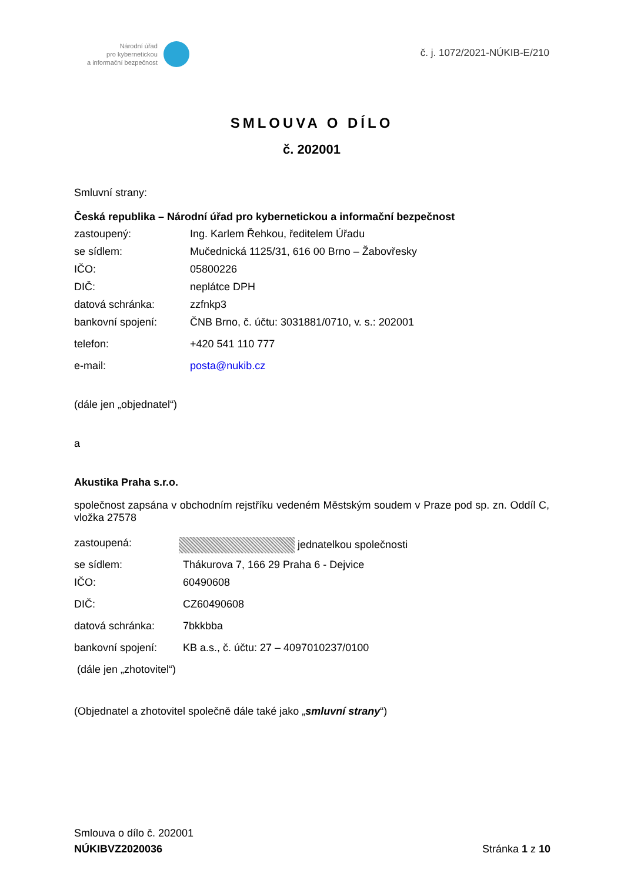Národní úřad
pro kybernetickou
a informační bezpečnost
č. j. 1072/2021-NÚKIB-E/210
SMLOUVA O DÍLO
č. 202001
Smluvní strany:
Česká republika – Národní úřad pro kybernetickou a informační bezpečnost
zastoupený: Ing. Karlem Řehkou, ředitelem Úřadu
se sídlem: Mučednická 1125/31, 616 00 Brno – Žabovřesky
IČO: 05800226
DIČ: neplátce DPH
datová schránka: zzfnkp3
bankovní spojení: ČNB Brno, č. účtu: 3031881/0710, v. s.: 202001
telefon: +420 541 110 777
e-mail: posta@nukib.cz
(dále jen „objednatel“)
a
Akustika Praha s.r.o.
společnost zapsána v obchodním rejstříku vedeném Městským soudem v Praze pod sp. zn. Oddíl C, vložka 27578
zastoupená: jednatelkou společnosti
se sídlem: Thákurova 7, 166 29 Praha 6 - Dejvice
IČO: 60490608
DIČ: CZ60490608
datová schránka: 7bkkbba
bankovní spojení: KB a.s., č. účtu: 27 – 4097010237/0100
(dále jen „zhotovitel“)
(Objednatel a zhotovitel společně dále také jako „smluvní strany“)
Smlouva o dílo č. 202001
NÚKIBVZ2020036 Stránka 1 z 10